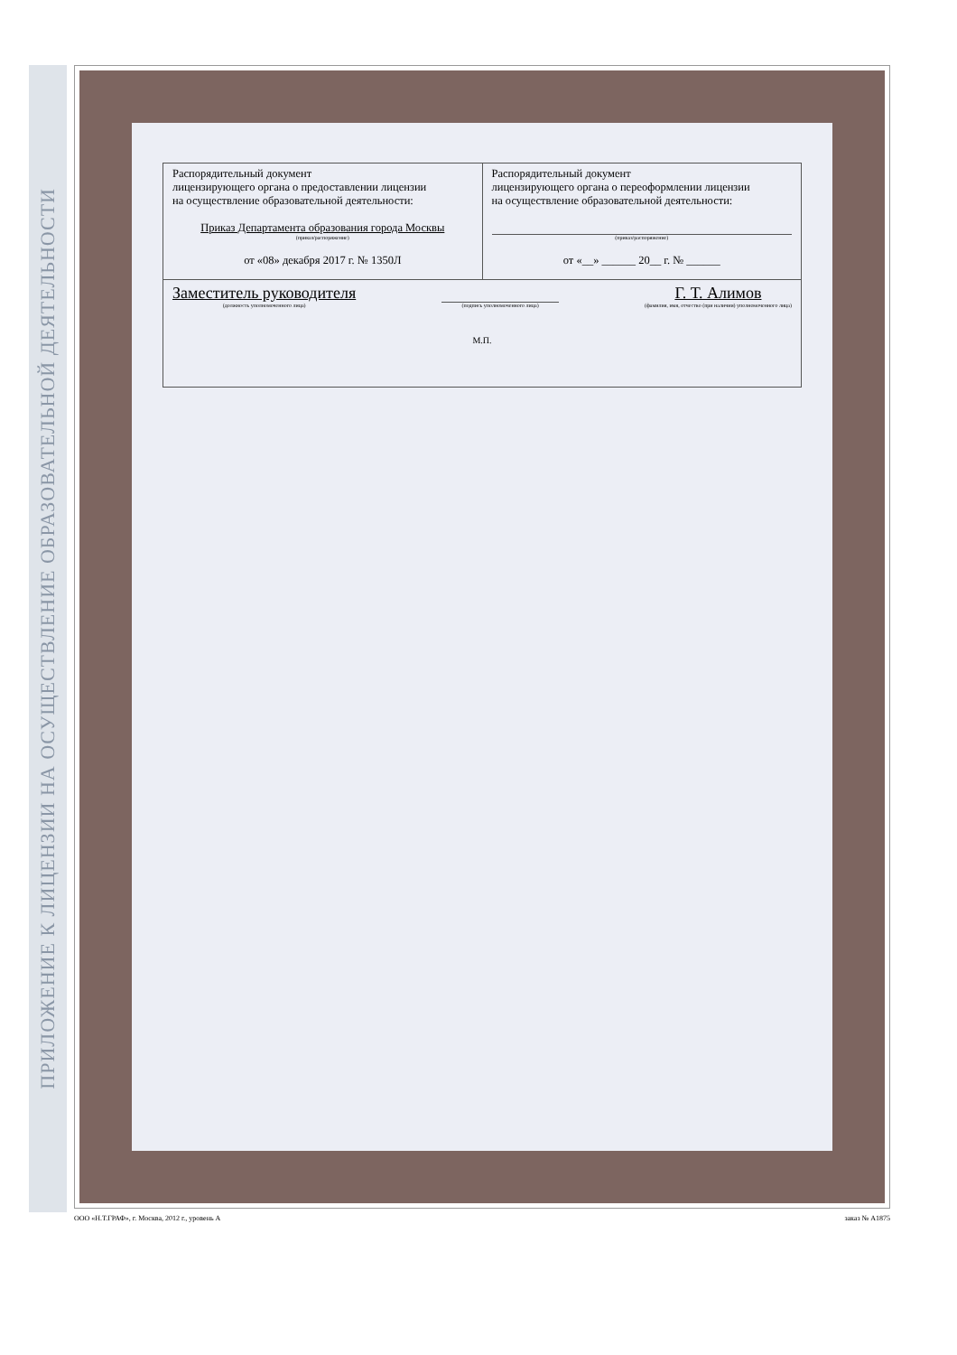ПРИЛОЖЕНИЕ К ЛИЦЕНЗИИ НА ОСУЩЕСТВЛЕНИЕ ОБРАЗОВАТЕЛЬНОЙ ДЕЯТЕЛЬНОСТИ
| Распорядительный документ лицензирующего органа о предоставлении лицензии на осуществление образовательной деятельности: Приказ Департамента образования города Москвы (приказ/распоряжение) от «08» декабря 2017 г. № 1350Л | Распорядительный документ лицензирующего органа о переоформлении лицензии на осуществление образовательной деятельности: (приказ/распоряжение) от «__» ______ 20__ г. № ______ |
| Заместитель руководителя (должность уполномоченного лица) (подпись уполномоченного лица) Г. Т. Алимов (фамилия, имя, отчество (при наличии) уполномоченного лица) М.П. | |
ООО «Н.Т.ГРАФ», г. Москва, 2012 г., уровень А заказ № А1875